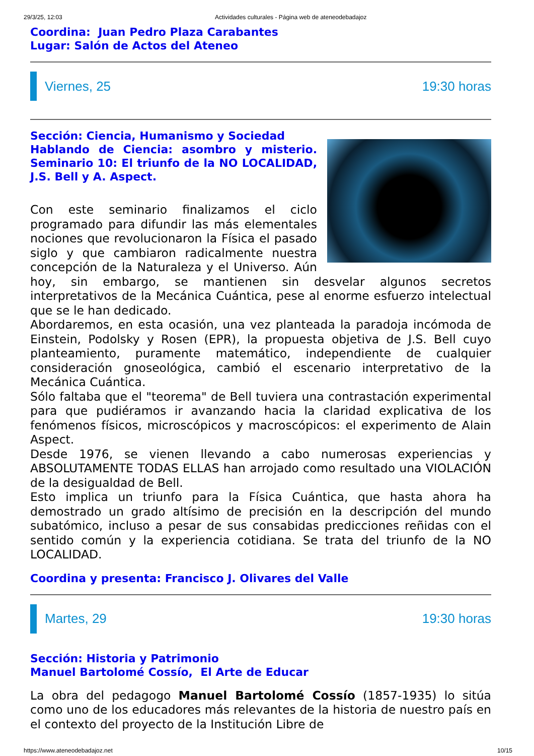29/3/25, 12:03 Actividades culturales - Página web de ateneodebadajoz
Coordina: Juan Pedro Plaza Carabantes
Lugar: Salón de Actos del Ateneo
Viernes, 25 19:30 horas
Sección: Ciencia, Humanismo y Sociedad
Hablando de Ciencia: asombro y misterio. Seminario 10: El triunfo de la NO LOCALIDAD, J.S. Bell y A. Aspect.
Con este seminario finalizamos el ciclo programado para difundir las más elementales nociones que revolucionaron la Física el pasado siglo y que cambiaron radicalmente nuestra concepción de la Naturaleza y el Universo. Aún hoy, sin embargo, se mantienen sin desvelar algunos secretos interpretativos de la Mecánica Cuántica, pese al enorme esfuerzo intelectual que se le han dedicado.
Abordaremos, en esta ocasión, una vez planteada la paradoja incómoda de Einstein, Podolsky y Rosen (EPR), la propuesta objetiva de J.S. Bell cuyo planteamiento, puramente matemático, independiente de cualquier consideración gnoseológica, cambió el escenario interpretativo de la Mecánica Cuántica.
Sólo faltaba que el "teorema" de Bell tuviera una contrastación experimental para que pudiéramos ir avanzando hacia la claridad explicativa de los fenómenos físicos, microscópicos y macroscópicos: el experimento de Alain Aspect.
Desde 1976, se vienen llevando a cabo numerosas experiencias y ABSOLUTAMENTE TODAS ELLAS han arrojado como resultado una VIOLACIÓN de la desigualdad de Bell.
Esto implica un triunfo para la Física Cuántica, que hasta ahora ha demostrado un grado altísimo de precisión en la descripción del mundo subatómico, incluso a pesar de sus consabidas predicciones reñidas con el sentido común y la experiencia cotidiana. Se trata del triunfo de la NO LOCALIDAD.
Coordina y presenta: Francisco J. Olivares del Valle
Martes, 29 19:30 horas
Sección: Historia y Patrimonio
Manuel Bartolomé Cossío, El Arte de Educar
La obra del pedagogo Manuel Bartolomé Cossío (1857-1935) lo sitúa como uno de los educadores más relevantes de la historia de nuestro país en el contexto del proyecto de la Institución Libre de
https://www.ateneodebadajoz.net 10/15